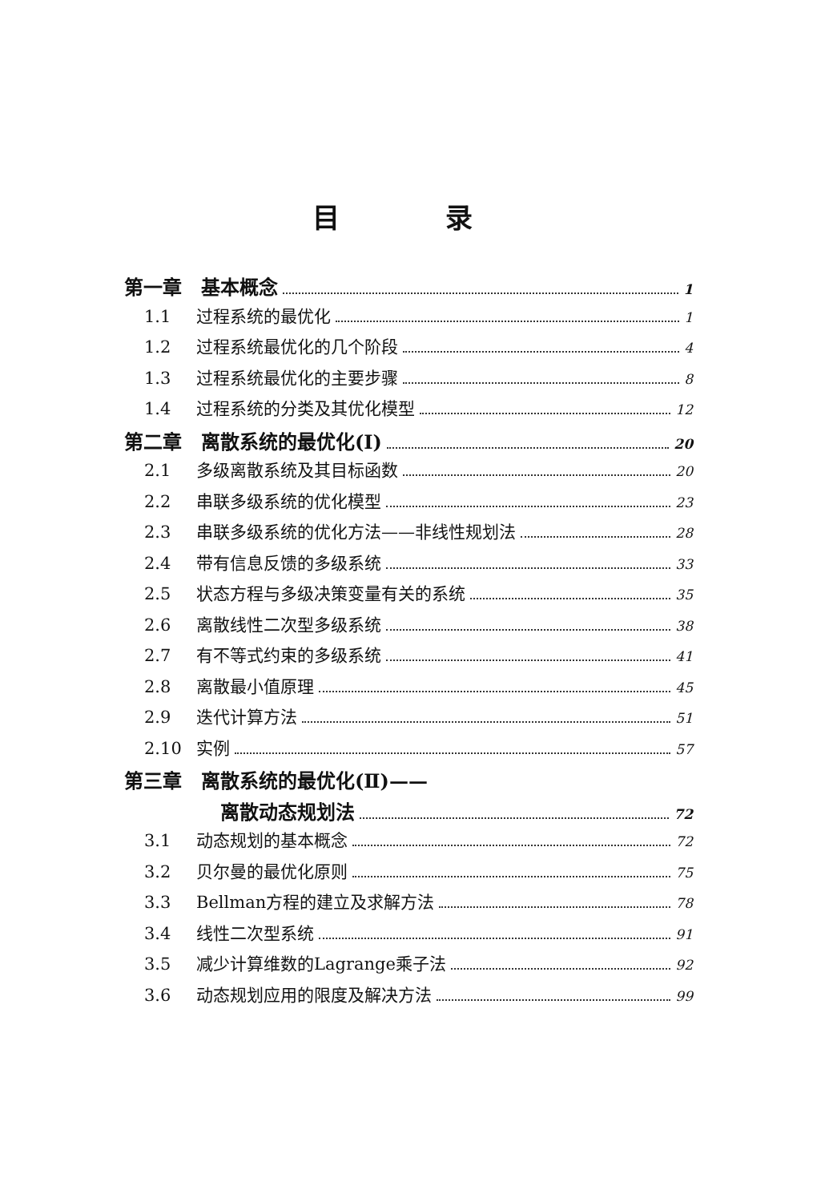目 录
第一章　基本概念 1
1.1 过程系统的最优化 1
1.2 过程系统最优化的几个阶段 4
1.3 过程系统最优化的主要步骤 8
1.4 过程系统的分类及其优化模型 12
第二章　离散系统的最优化(Ⅰ) 20
2.1 多级离散系统及其目标函数 20
2.2 串联多级系统的优化模型 23
2.3 串联多级系统的优化方法——非线性规划法 28
2.4 带有信息反馈的多级系统 33
2.5 状态方程与多级决策变量有关的系统 35
2.6 离散线性二次型多级系统 38
2.7 有不等式约束的多级系统 41
2.8 离散最小值原理 45
2.9 迭代计算方法 51
2.10 实例 57
第三章　离散系统的最优化(Ⅱ)——
离散动态规划法 72
3.1 动态规划的基本概念 72
3.2 贝尔曼的最优化原则 75
3.3 Bellman方程的建立及求解方法 78
3.4 线性二次型系统 91
3.5 减少计算维数的Lagrange乘子法 92
3.6 动态规划应用的限度及解决方法 99